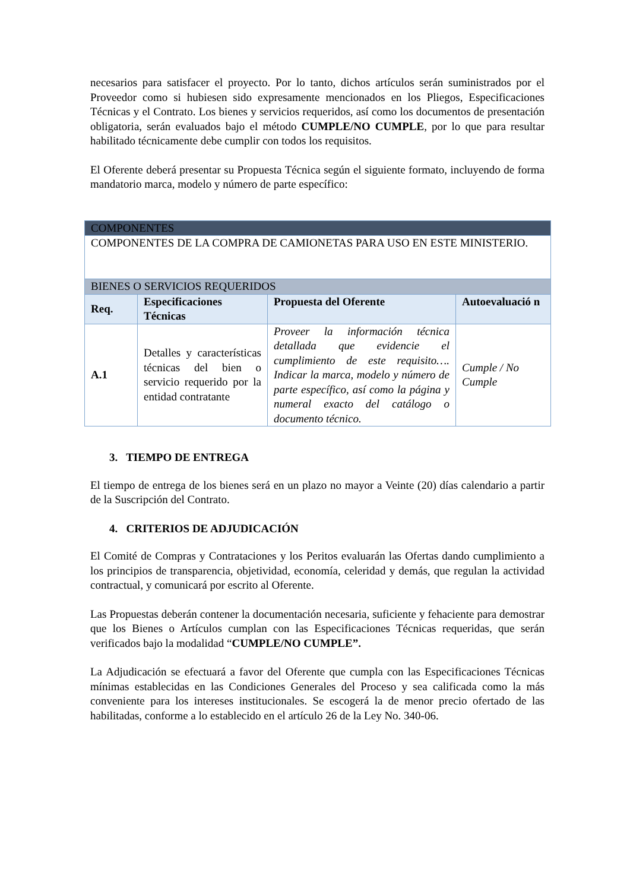necesarios para satisfacer el proyecto. Por lo tanto, dichos artículos serán suministrados por el Proveedor como si hubiesen sido expresamente mencionados en los Pliegos, Especificaciones Técnicas y el Contrato. Los bienes y servicios requeridos, así como los documentos de presentación obligatoria, serán evaluados bajo el método CUMPLE/NO CUMPLE, por lo que para resultar habilitado técnicamente debe cumplir con todos los requisitos.
El Oferente deberá presentar su Propuesta Técnica según el siguiente formato, incluyendo de forma mandatorio marca, modelo y número de parte específico:
| COMPONENTES | | | |
| COMPONENTES DE LA COMPRA DE CAMIONETAS PARA USO EN ESTE MINISTERIO. | | | |
| BIENES O SERVICIOS REQUERIDOS | | | |
| Req. | Especificaciones Técnicas | Propuesta del Oferente | Autoevaluació n |
| A.1 | Detalles y características técnicas del bien o servicio requerido por la entidad contratante | Proveer la información técnica detallada que evidencie el cumplimiento de este requisito…. Indicar la marca, modelo y número de parte específico, así como la página y numeral exacto del catálogo o documento técnico. | Cumple / No Cumple |
3. TIEMPO DE ENTREGA
El tiempo de entrega de los bienes será en un plazo no mayor a Veinte (20) días calendario a partir de la Suscripción del Contrato.
4. CRITERIOS DE ADJUDICACIÓN
El Comité de Compras y Contrataciones y los Peritos evaluarán las Ofertas dando cumplimiento a los principios de transparencia, objetividad, economía, celeridad y demás, que regulan la actividad contractual, y comunicará por escrito al Oferente.
Las Propuestas deberán contener la documentación necesaria, suficiente y fehaciente para demostrar que los Bienes o Artículos cumplan con las Especificaciones Técnicas requeridas, que serán verificados bajo la modalidad “CUMPLE/NO CUMPLE”.
La Adjudicación se efectuará a favor del Oferente que cumpla con las Especificaciones Técnicas mínimas establecidas en las Condiciones Generales del Proceso y sea calificada como la más conveniente para los intereses institucionales. Se escogerá la de menor precio ofertado de las habilitadas, conforme a lo establecido en el artículo 26 de la Ley No. 340-06.